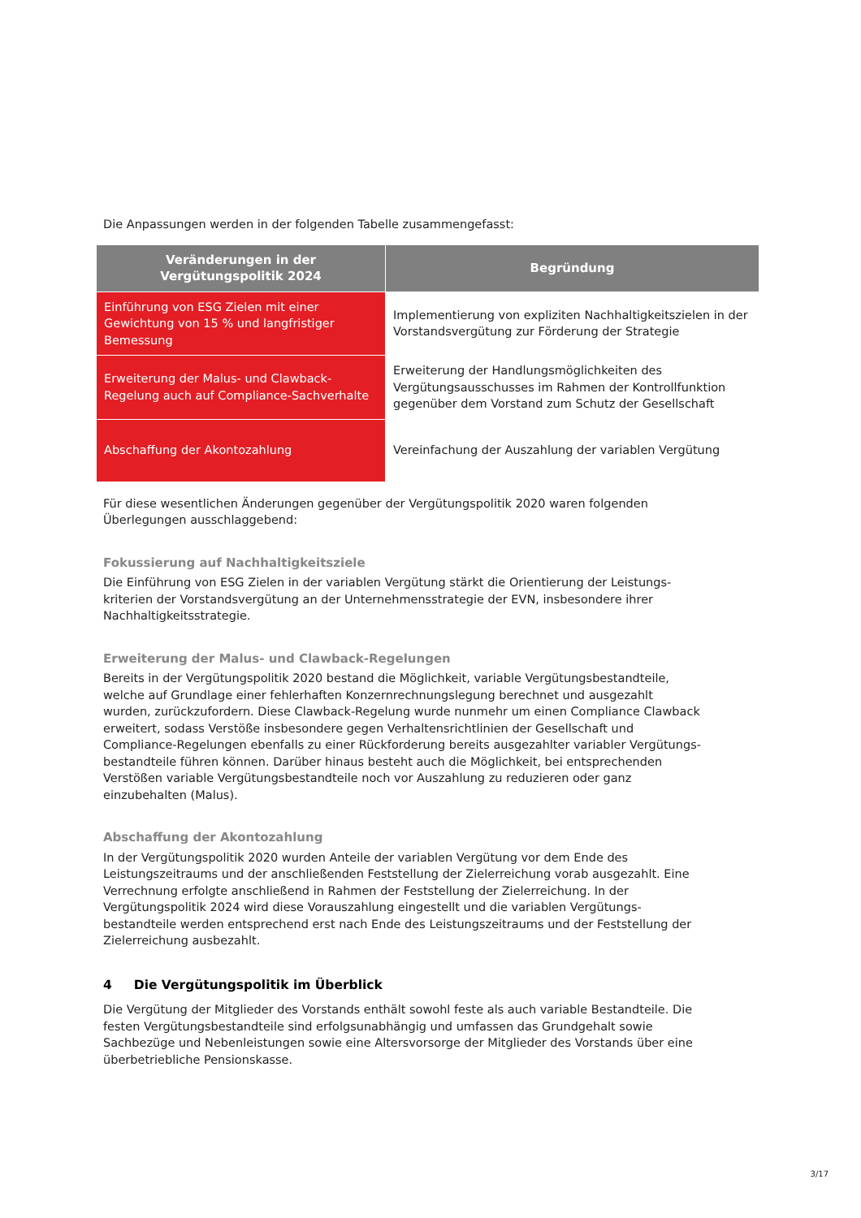Die Anpassungen werden in der folgenden Tabelle zusammengefasst:
| Veränderungen in der Vergütungspolitik 2024 | Begründung |
| --- | --- |
| Einführung von ESG Zielen mit einer Gewichtung von 15 % und langfristiger Bemessung | Implementierung von expliziten Nachhaltigkeitszielen in der Vorstandsvergütung zur Förderung der Strategie |
| Erweiterung der Malus- und Clawback-Regelung auch auf Compliance-Sachverhalte | Erweiterung der Handlungsmöglichkeiten des Vergütungsausschusses im Rahmen der Kontrollfunktion gegenüber dem Vorstand zum Schutz der Gesellschaft |
| Abschaffung der Akontozahlung | Vereinfachung der Auszahlung der variablen Vergütung |
Für diese wesentlichen Änderungen gegenüber der Vergütungspolitik 2020 waren folgenden Überlegungen ausschlaggebend:
Fokussierung auf Nachhaltigkeitsziele
Die Einführung von ESG Zielen in der variablen Vergütung stärkt die Orientierung der Leistungs-kriterien der Vorstandsvergütung an der Unternehmensstrategie der EVN, insbesondere ihrer Nachhaltigkeitsstrategie.
Erweiterung der Malus- und Clawback-Regelungen
Bereits in der Vergütungspolitik 2020 bestand die Möglichkeit, variable Vergütungsbestandteile, welche auf Grundlage einer fehlerhaften Konzernrechnungslegung berechnet und ausgezahlt wurden, zurückzufordern. Diese Clawback-Regelung wurde nunmehr um einen Compliance Clawback erweitert, sodass Verstöße insbesondere gegen Verhaltensrichtlinien der Gesellschaft und Compliance-Regelungen ebenfalls zu einer Rückforderung bereits ausgezahlter variabler Vergütungs-bestandteile führen können. Darüber hinaus besteht auch die Möglichkeit, bei entsprechenden Verstößen variable Vergütungsbestandteile noch vor Auszahlung zu reduzieren oder ganz einzubehalten (Malus).
Abschaffung der Akontozahlung
In der Vergütungspolitik 2020 wurden Anteile der variablen Vergütung vor dem Ende des Leistungszeitraums und der anschließenden Feststellung der Zielerreichung vorab ausgezahlt. Eine Verrechnung erfolgte anschließend in Rahmen der Feststellung der Zielerreichung. In der Vergütungspolitik 2024 wird diese Vorauszahlung eingestellt und die variablen Vergütungs-bestandteile werden entsprechend erst nach Ende des Leistungszeitraums und der Feststellung der Zielerreichung ausbezahlt.
4 Die Vergütungspolitik im Überblick
Die Vergütung der Mitglieder des Vorstands enthält sowohl feste als auch variable Bestandteile. Die festen Vergütungsbestandteile sind erfolgsunabhängig und umfassen das Grundgehalt sowie Sachbezüge und Nebenleistungen sowie eine Altersvorsorge der Mitglieder des Vorstands über eine überbetriebliche Pensionskasse.
3/17